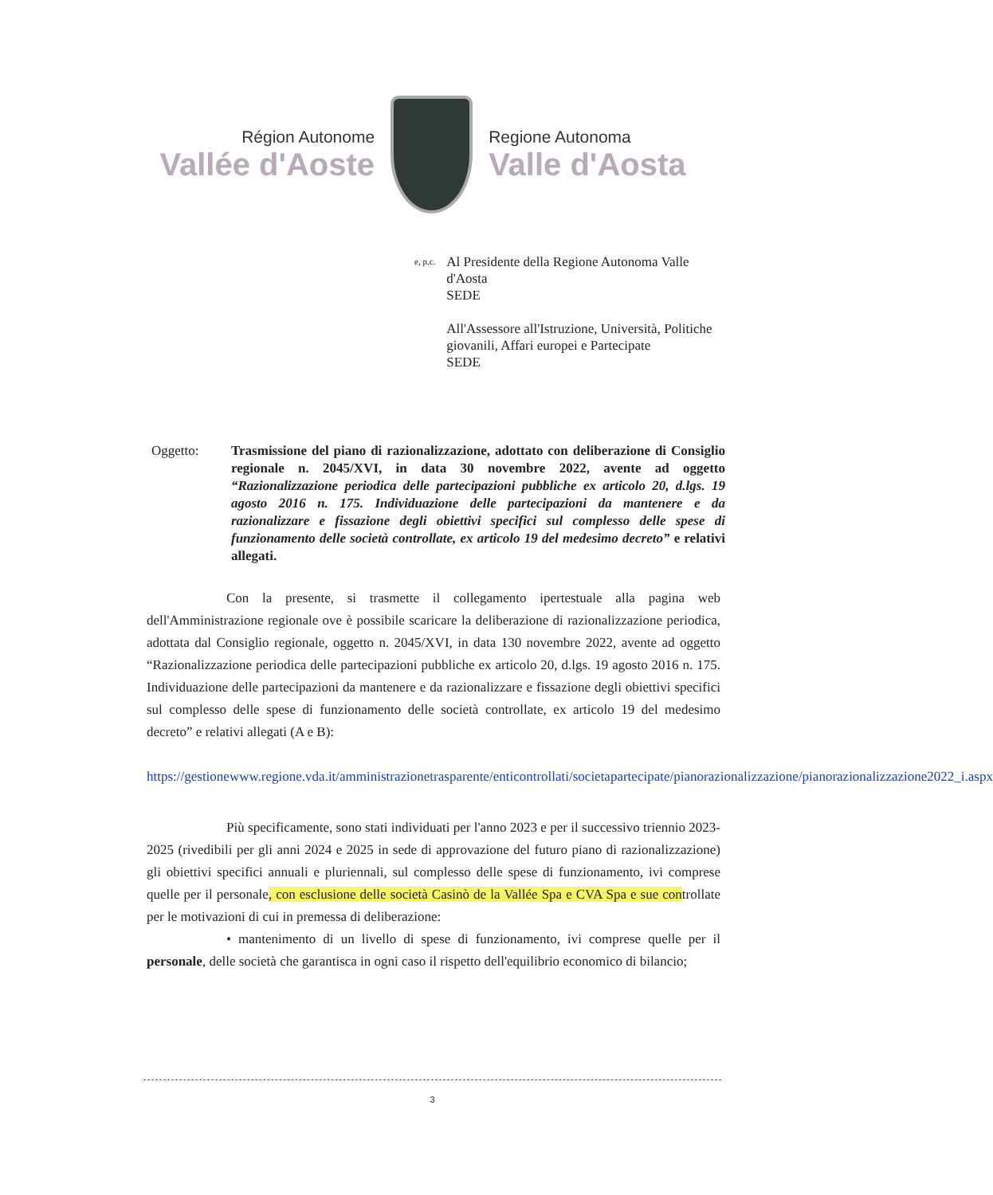Région Autonome
Vallée d'Aoste
Regione Autonoma
Valle d'Aosta
e, p.c.
Al Presidente della Regione Autonoma Valle d'Aosta
SEDE
All'Assessore all'Istruzione, Università, Politiche giovanili, Affari europei e Partecipate
SEDE
Oggetto: Trasmissione del piano di razionalizzazione, adottato con deliberazione di Consiglio regionale n. 2045/XVI, in data 30 novembre 2022, avente ad oggetto “Razionalizzazione periodica delle partecipazioni pubbliche ex articolo 20, d.lgs. 19 agosto 2016 n. 175. Individuazione delle partecipazioni da mantenere e da razionalizzare e fissazione degli obiettivi specifici sul complesso delle spese di funzionamento delle società controllate, ex articolo 19 del medesimo decreto” e relativi allegati.
Con la presente, si trasmette il collegamento ipertestuale alla pagina web dell'Amministrazione regionale ove è possibile scaricare la deliberazione di razionalizzazione periodica, adottata dal Consiglio regionale, oggetto n. 2045/XVI, in data 130 novembre 2022, avente ad oggetto “Razionalizzazione periodica delle partecipazioni pubbliche ex articolo 20, d.lgs. 19 agosto 2016 n. 175. Individuazione delle partecipazioni da mantenere e da razionalizzare e fissazione degli obiettivi specifici sul complesso delle spese di funzionamento delle società controllate, ex articolo 19 del medesimo decreto” e relativi allegati (A e B):
https://gestionewww.regione.vda.it/amministrazionetrasparente/enticontrollati/societapartecipate/pianorazionalizzazione/pianorazionalizzazione2022_i.aspx
Più specificamente, sono stati individuati per l'anno 2023 e per il successivo triennio 2023-2025 (rivedibili per gli anni 2024 e 2025 in sede di approvazione del futuro piano di razionalizzazione) gli obiettivi specifici annuali e pluriennali, sul complesso delle spese di funzionamento, ivi comprese quelle per il personale, con esclusione delle società Casinò de la Vallée Spa e CVA Spa e sue controllate per le motivazioni di cui in premessa di deliberazione:
• mantenimento di un livello di spese di funzionamento, ivi comprese quelle per il personale, delle società che garantisca in ogni caso il rispetto dell'equilibrio economico di bilancio;
3